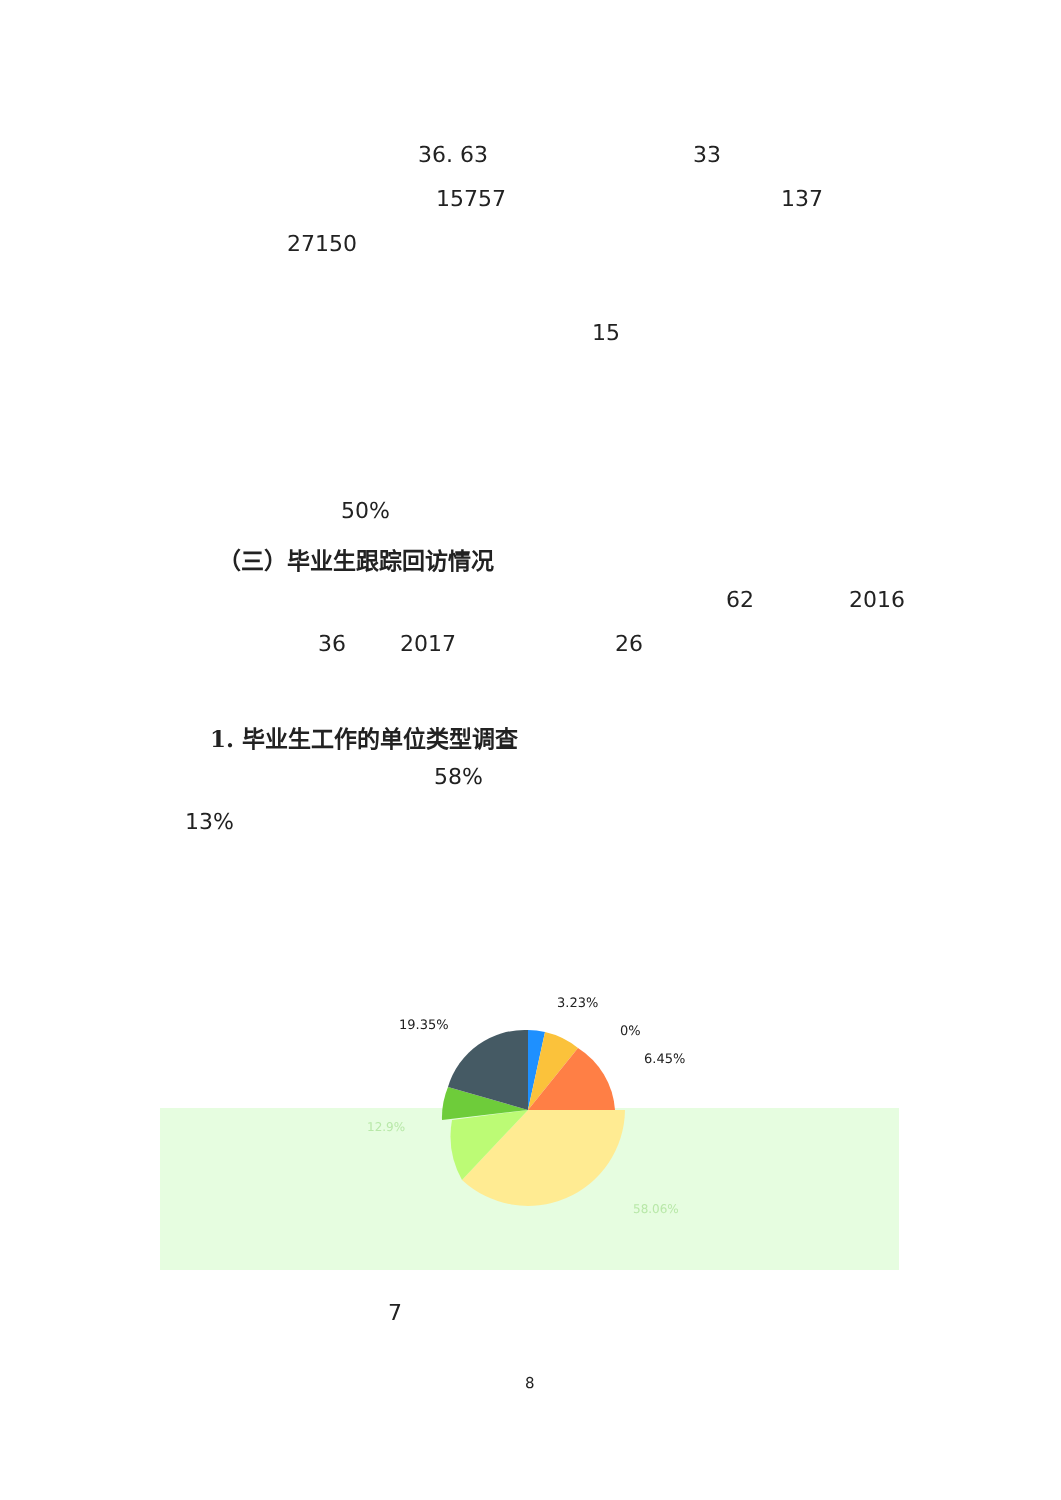36. 63 33
15757 137
27150
15
50%
（三）毕业生跟踪回访情况
62 2016
36 2017 26
1. 毕业生工作的单位类型调查
58%
13%
3.23%
19.35% 0%
6.45%
12.9%
58.06%
7
8